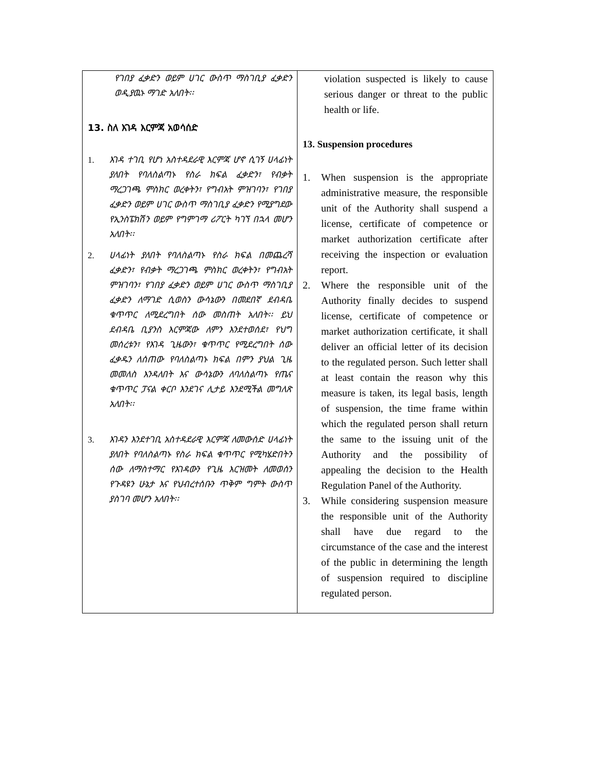| የገበያ ፈቃድን ወይም ሀገር ውስጥ ማስገቢያ ፈቃድን ወዲያዉኑ ማገድ አለበት፡፡ 13. ስለ እገዳ እርምጃ አወሳሰድ 1. እገዳ ተገቢ የሆነ አስተዳደራዊ እርምጃ ሆኖ ሲገኝ ሀላፊነት ያለበት የባለስልጣኑ የስራ ክፍል ፈቃድን፣ የብቃት ማረጋገጫ ምስክር ወረቀትን፣ የግብአት ምዝገባን፣ የገበያ ፈቃድን ወይም ሀገር ውስጥ ማስገቢያ ፈቃድን የሚያግደው የኢንስፔክሽን ወይም የግምገማ ሪፖርት ካገኘ በኋላ መሆን አለበት፡፡ 2. ሀላፊነት ያለበት የባለስልጣኑ የስራ ክፍል በመጨረሻ ፈቃድን፣ የብቃት ማረጋገጫ ምስክር ወረቀትን፣ የግብአት ምዝገባን፣ የገበያ ፈቃድን ወይም ሀገር ውስጥ ማስገቢያ ፈቃድን ለማገድ ሲወስን ውሳኔውን በመደበኛ ደብዳቤ ቁጥጥር ለሚደረግበት ሰው መስጠት አለበት፡፡ ይህ ደብዳቤ ቢያንስ እርምጃው ለምን እንደተወሰደ፣ የህግ መሰረቱን፣ የእገዳ ጊዜውን፣ ቁጥጥር የሚደረግበት ሰው ፈቃዱን ለሰጠው የባለስልጣኑ ክፍል በምን ያህል ጊዜ መመለስ እንዳለበት እና ውሳኔውን ለባለስልጣኑ የጤና ቁጥጥር ፓናል ቀርቦ እንደገና ሊታይ እንደሚችል መግለጽ አለበት፡፡ 3. እገዳን እንደተገቢ አስተዳደራዊ እርምጃ ለመውሰድ ሀላፊነት ያለበት የባለስልጣኑ የስራ ክፍል ቁጥጥር የሚካሄድበትን ሰው ለማስተማር የእገዳውን የጊዜ እርዝመት ለመወሰን የጉዳዩን ሁኔታ እና የህብረተሰቡን ጥቅም ግምት ውስጥ ያስገባ መሆን አለበት፡፡ | violation suspected is likely to cause serious danger or threat to the public health or life. 13. Suspension procedures 1. When suspension is the appropriate administrative measure, the responsible unit of the Authority shall suspend a license, certificate of competence or market authorization certificate after receiving the inspection or evaluation report. 2. Where the responsible unit of the Authority finally decides to suspend license, certificate of competence or market authorization certificate, it shall deliver an official letter of its decision to the regulated person. Such letter shall at least contain the reason why this measure is taken, its legal basis, length of suspension, the time frame within which the regulated person shall return the same to the issuing unit of the Authority and the possibility of appealing the decision to the Health Regulation Panel of the Authority. 3. While considering suspension measure the responsible unit of the Authority shall have due regard to the circumstance of the case and the interest of the public in determining the length of suspension required to discipline regulated person. |